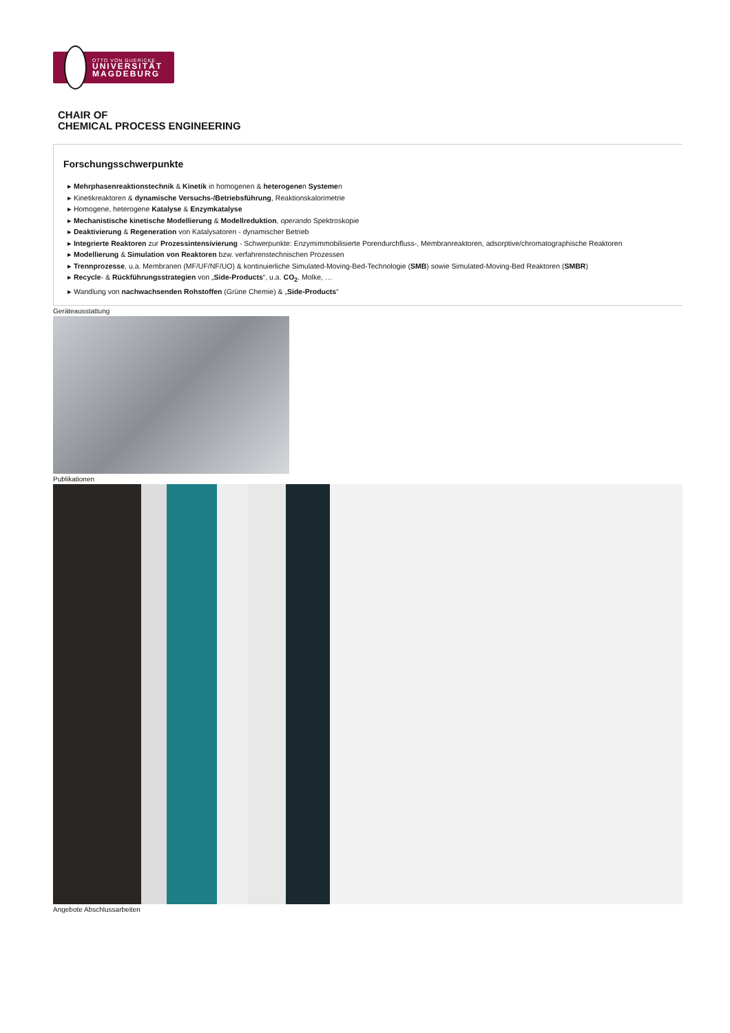OTTO VON GUERICKE
UNIVERSITÄT MAGDEBURG
CHAIR OF
CHEMICAL PROCESS ENGINEERING
Forschungsschwerpunkte
▸ Mehrphasenreaktionstechnik & Kinetik in homogenen & heterogenen Systemen
▸ Kinetikreaktoren & dynamische Versuchs-/Betriebsführung, Reaktionskalorimetrie
▸ Homogene, heterogene Katalyse & Enzymkatalyse
▸ Mechanistische kinetische Modellierung & Modellreduktion, operando Spektroskopie
▸ Deaktivierung & Regeneration von Katalysatoren - dynamischer Betrieb
▸ Integrierte Reaktoren zur Prozessintensivierung - Schwerpunkte: Enzymimmobilisierte Porendurchfluss-, Membranreaktoren, adsorptive/chromatographische Reaktoren
▸ Modellierung & Simulation von Reaktoren bzw. verfahrenstechnischen Prozessen
▸ Trennprozesse, u.a. Membranen (MF/UF/NF/UO) & kontinuierliche Simulated-Moving-Bed-Technologie (SMB) sowie Simulated-Moving-Bed Reaktoren (SMBR)
▸ Recycle- & Rückführungsstrategien von „Side-Products“, u.a. CO<sub>2</sub>, Molke, …
▸ Wandlung von nachwachsenden Rohstoffen (Grüne Chemie) & „Side-Products“
Geräteausstattung
Publikationen
Angebote Abschlussarbeiten